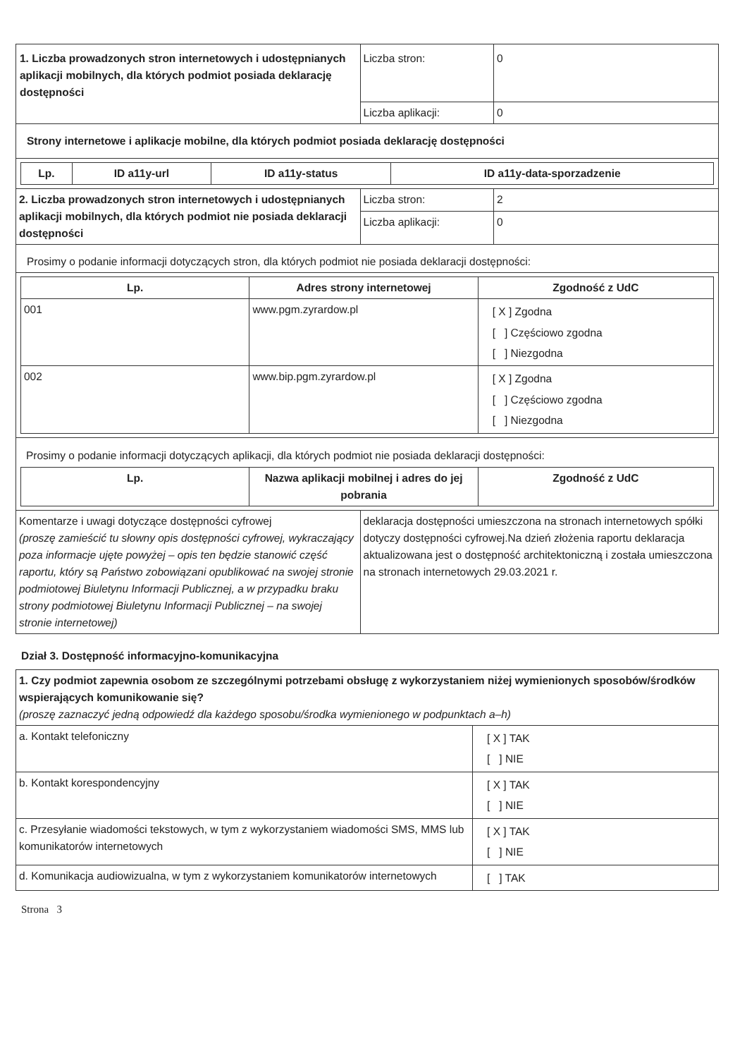| 1. Liczba prowadzonych stron internetowych i udostępnianych aplikacji mobilnych, dla których podmiot posiada deklarację dostępności | Liczba stron: | 0 |
| | Liczba aplikacji: | 0 |
| Strony internetowe i aplikacje mobilne, dla których podmiot posiada deklarację dostępności | | |
| / Lp. / ID a11y-url / ID a11y-status / ID a11y-data-sporzadzenie / / --- / --- / --- / --- / | | |
| 2. Liczba prowadzonych stron internetowych i udostępnianych aplikacji mobilnych, dla których podmiot nie posiada deklaracji dostępności | Liczba stron: | 2 |
| | Liczba aplikacji: | 0 |
| Prosimy o podanie informacji dotyczących stron, dla których podmiot nie posiada deklaracji dostępności: | | |
| / Lp. / Adres strony internetowej / Zgodność z UdC / / --- / --- / --- / / 001 / www.pgm.zyrardow.pl / [ X ] Zgodna [ ] Częściowo zgodna [ ] Niezgodna / / 002 / www.bip.pgm.zyrardow.pl / [ X ] Zgodna [ ] Częściowo zgodna [ ] Niezgodna / | | |
| Prosimy o podanie informacji dotyczących aplikacji, dla których podmiot nie posiada deklaracji dostępności: / Lp. / Nazwa aplikacji mobilnej i adres do jej pobrania / Zgodność z UdC / / --- / --- / --- / | | |
| Komentarze i uwagi dotyczące dostępności cyfrowej (proszę zamieścić tu słowny opis dostępności cyfrowej, wykraczający poza informacje ujęte powyżej – opis ten będzie stanowić część raportu, który są Państwo zobowiązani opublikować na swojej stronie podmiotowej Biuletynu Informacji Publicznej, a w przypadku braku strony podmiotowej Biuletynu Informacji Publicznej – na swojej stronie internetowej) | deklaracja dostępności umieszczona na stronach internetowych spółki dotyczy dostępności cyfrowej.Na dzień złożenia raportu deklaracja aktualizowana jest o dostępność architektoniczną i została umieszczona na stronach internetowych 29.03.2021 r. | |
Dział 3. Dostępność informacyjno-komunikacyjna
| 1. Czy podmiot zapewnia osobom ze szczególnymi potrzebami obsługę z wykorzystaniem niżej wymienionych sposobów/środków wspierających komunikowanie się? (proszę zaznaczyć jedną odpowiedź dla każdego sposobu/środka wymienionego w podpunktach a–h) | |
| a. Kontakt telefoniczny | [ X ] TAK [ ] NIE |
| b. Kontakt korespondencyjny | [ X ] TAK [ ] NIE |
| c. Przesyłanie wiadomości tekstowych, w tym z wykorzystaniem wiadomości SMS, MMS lub komunikatorów internetowych | [ X ] TAK [ ] NIE |
| d. Komunikacja audiowizualna, w tym z wykorzystaniem komunikatorów internetowych | [ ] TAK |
Strona 3